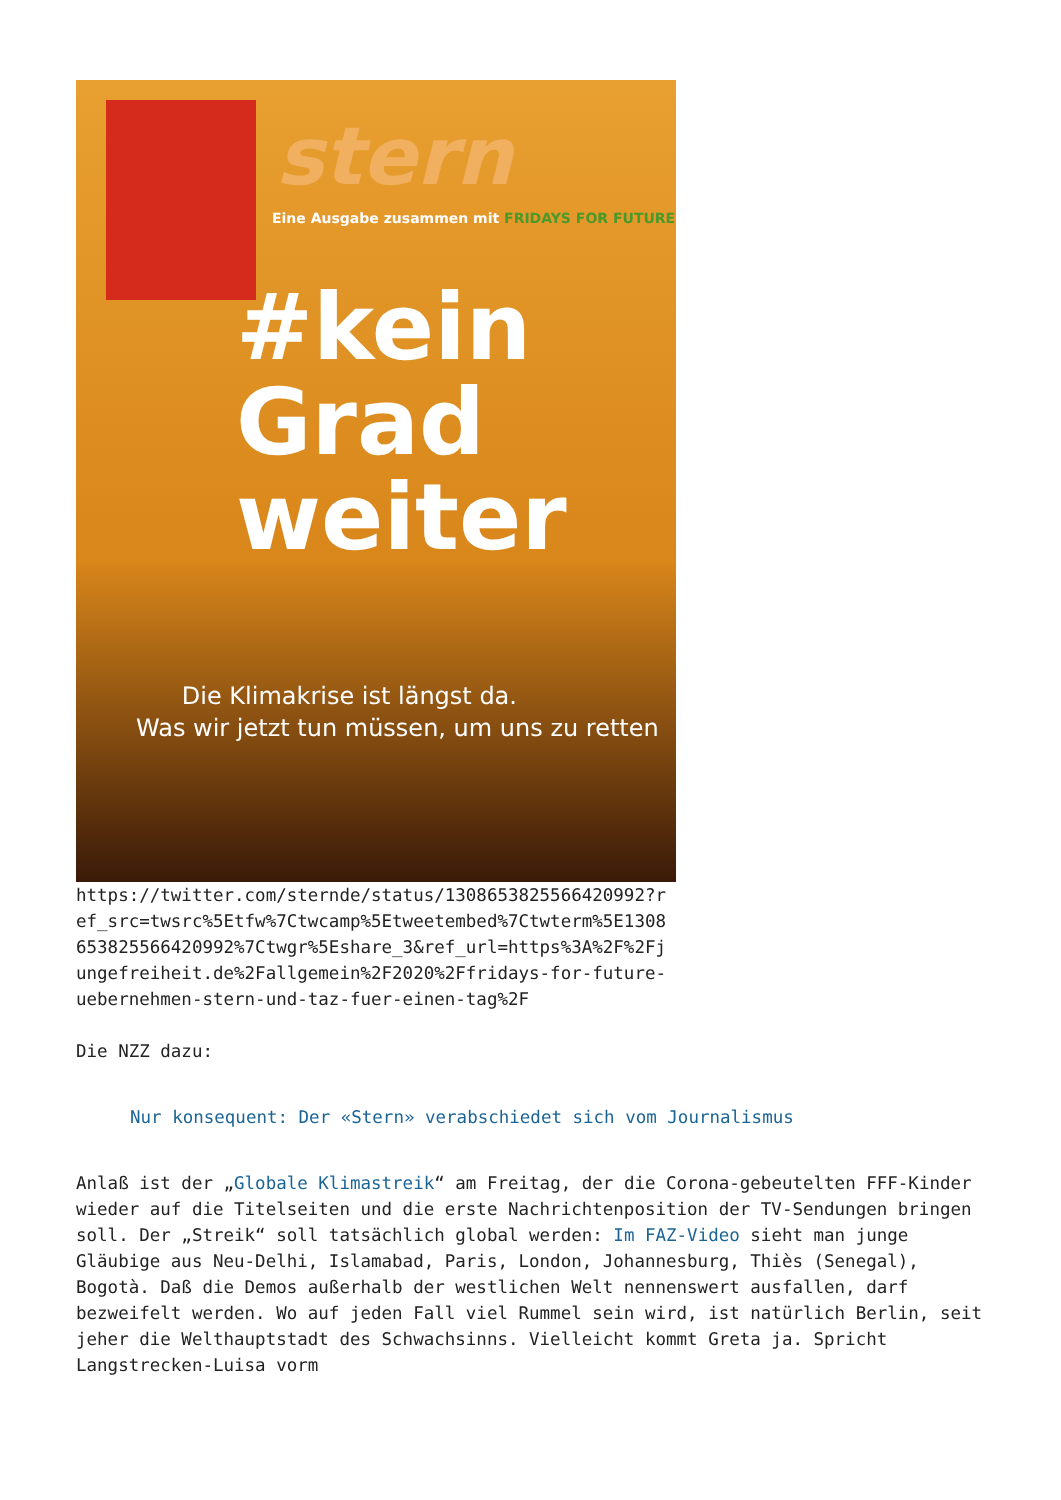stern
Eine Ausgabe zusammen mit FRIDAYS FOR FUTURE
#kein
Grad
weiter
Die Klimakrise ist längst da.
Was wir jetzt tun müssen, um uns zu retten
https://twitter.com/sternde/status/1308653825566420992?ref_src=twsrc%5Etfw%7Ctwcamp%5Etweetembed%7Ctwterm%5E1308653825566420992%7Ctwgr%5Eshare_3&ref_url=https%3A%2F%2Fjungefreiheit.de%2Fallgemein%2F2020%2Ffridays-for-future-uebernehmen-stern-und-taz-fuer-einen-tag%2F
Die NZZ dazu:
Nur konsequent: Der «Stern» verabschiedet sich vom Journalismus
Anlaß ist der „Globale Klimastreik“ am Freitag, der die Corona-gebeutelten FFF-Kinder wieder auf die Titelseiten und die erste Nachrichtenposition der TV-Sendungen bringen soll. Der „Streik“ soll tatsächlich global werden: Im FAZ-Video sieht man junge Gläubige aus Neu-Delhi, Islamabad, Paris, London, Johannesburg, Thiès (Senegal), Bogotà. Daß die Demos außerhalb der westlichen Welt nennenswert ausfallen, darf bezweifelt werden. Wo auf jeden Fall viel Rummel sein wird, ist natürlich Berlin, seit jeher die Welthauptstadt des Schwachsinns. Vielleicht kommt Greta ja. Spricht Langstrecken-Luisa vorm